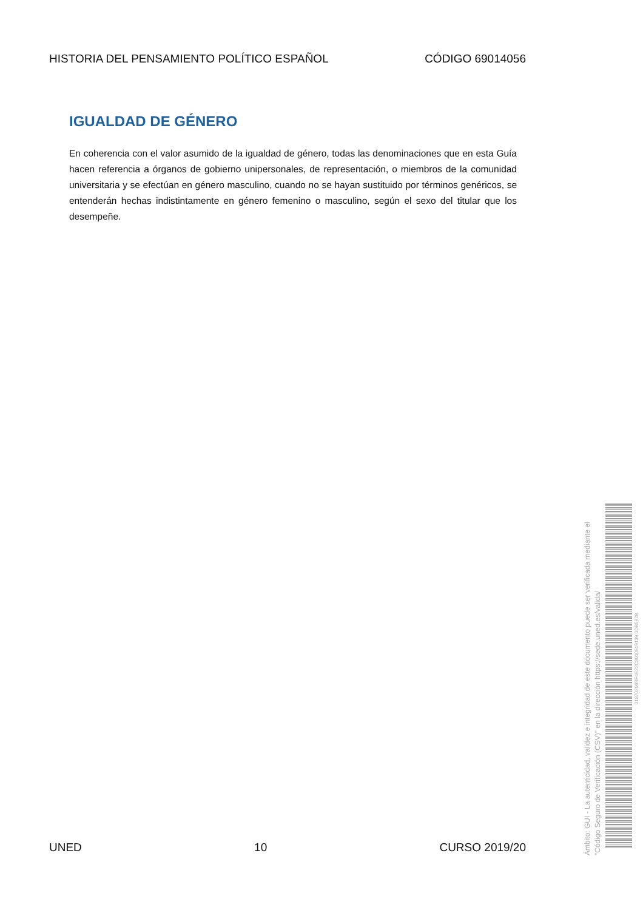HISTORIA DEL PENSAMIENTO POLÍTICO ESPAÑOL CÓDIGO 69014056
IGUALDAD DE GÉNERO
En coherencia con el valor asumido de la igualdad de género, todas las denominaciones que en esta Guía hacen referencia a órganos de gobierno unipersonales, de representación, o miembros de la comunidad universitaria y se efectúan en género masculino, cuando no se hayan sustituido por términos genéricos, se entenderán hechas indistintamente en género femenino o masculino, según el sexo del titular que los desempeñe.
Ámbito: GUI - La autenticidad, validez e integridad de este documento puede ser verificada mediante el "Código Seguro de Verificación (CSV)" en la dirección https://sede.uned.es/valida/
01870206SF4E22C8000519139 0DB592B
UNED 10 CURSO 2019/20